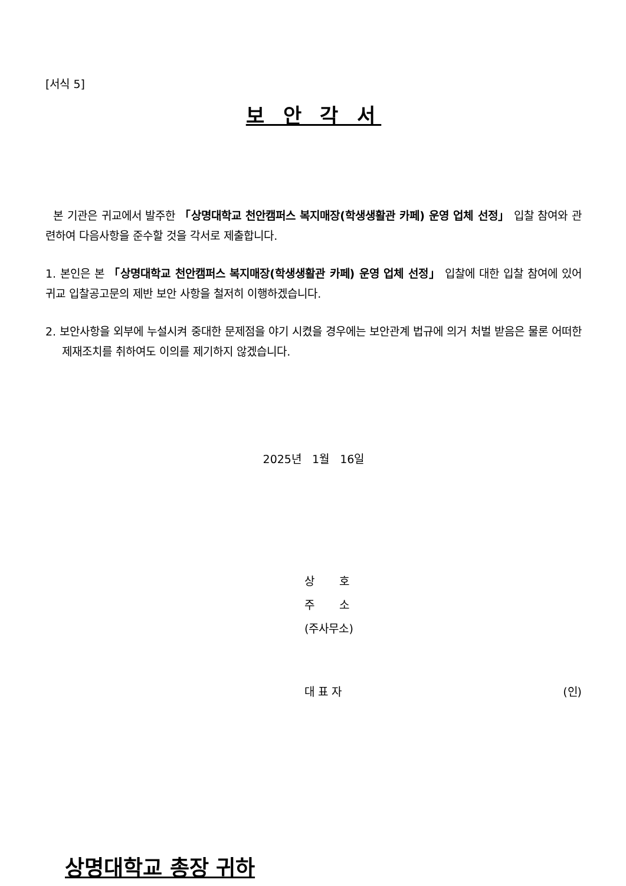[서식 5]
보 안 각 서
본 기관은 귀교에서 발주한 「상명대학교 천안캠퍼스 복지매장(학생생활관 카페) 운영 업체 선정」 입찰 참여와 관련하여 다음사항을 준수할 것을 각서로 제출합니다.
1. 본인은 본 「상명대학교 천안캠퍼스 복지매장(학생생활관 카페) 운영 업체 선정」 입찰에 대한 입찰 참여에 있어 귀교 입찰공고문의 제반 보안 사항을 철저히 이행하겠습니다.
2. 보안사항을 외부에 누설시켜 중대한 문제점을 야기 시켰을 경우에는 보안관계 법규에 의거 처벌 받음은 물론 어떠한 제재조치를 취하여도 이의를 제기하지 않겠습니다.
2025년 1월 16일
상 호
주 소
(주사무소)
대 표 자 (인)
상명대학교 총장 귀하